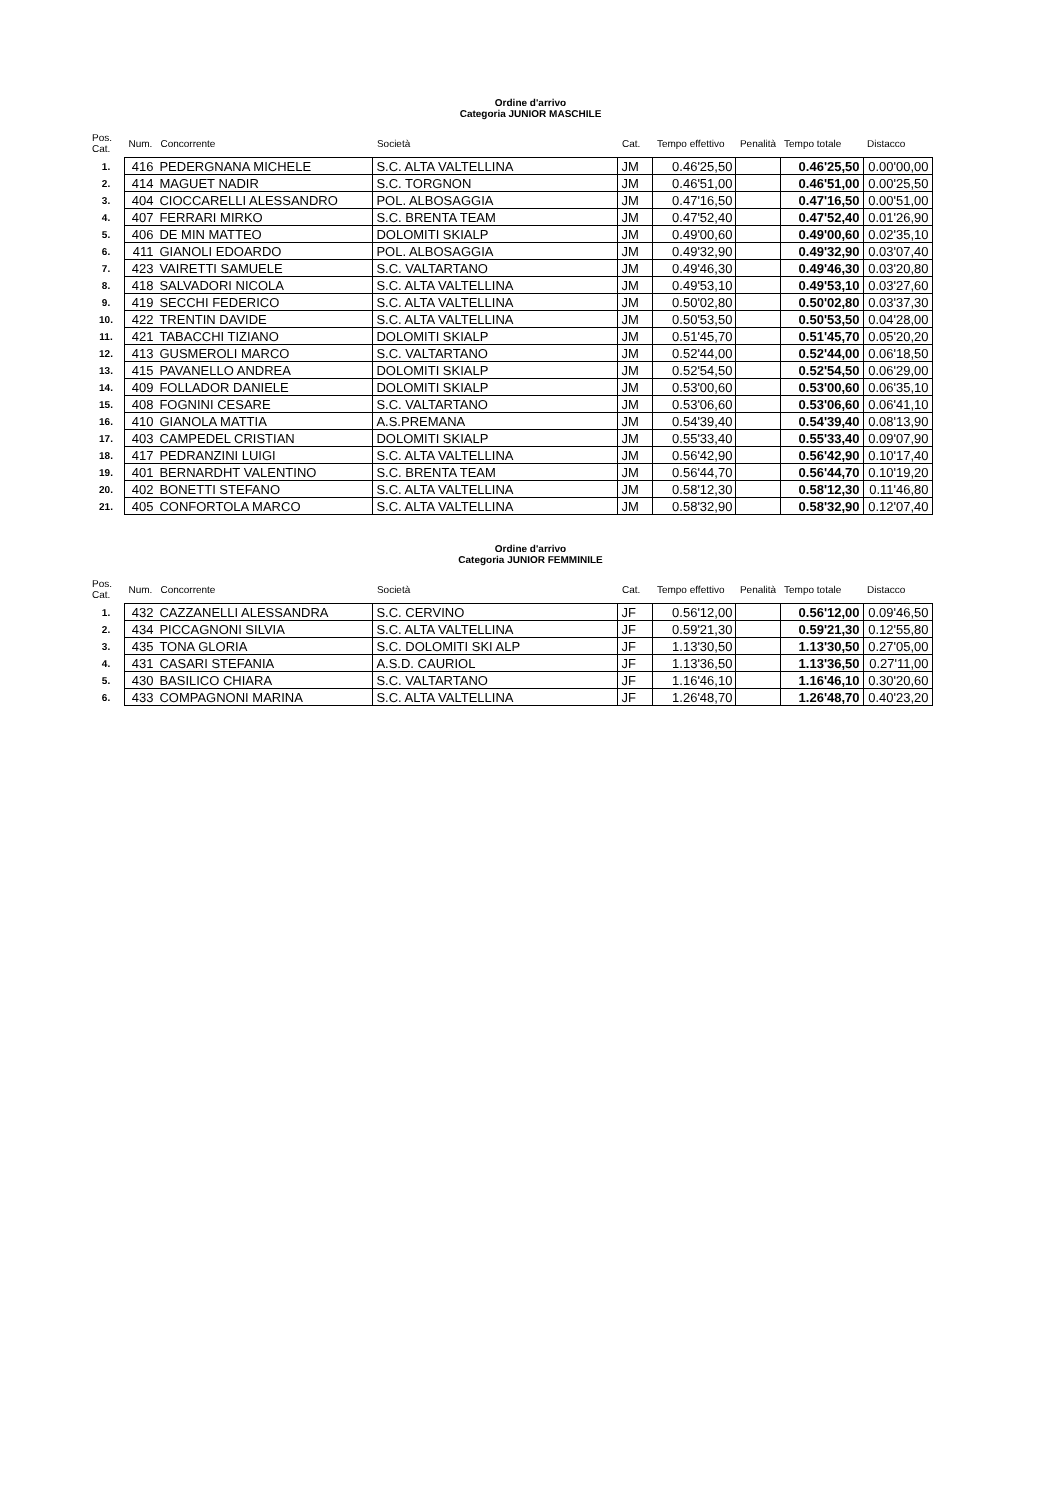Ordine d'arrivo
Categoria JUNIOR MASCHILE
| Pos. Cat. | Num. | Concorrente | Società | Cat. | Tempo effettivo | Penalità | Tempo totale | Distacco |
| --- | --- | --- | --- | --- | --- | --- | --- | --- |
| 1. | 416 | PEDERGNANA MICHELE | S.C. ALTA VALTELLINA | JM | 0.46'25,50 | | 0.46'25,50 | 0.00'00,00 |
| 2. | 414 | MAGUET NADIR | S.C. TORGNON | JM | 0.46'51,00 | | 0.46'51,00 | 0.00'25,50 |
| 3. | 404 | CIOCCARELLI ALESSANDRO | POL. ALBOSAGGIA | JM | 0.47'16,50 | | 0.47'16,50 | 0.00'51,00 |
| 4. | 407 | FERRARI MIRKO | S.C. BRENTA TEAM | JM | 0.47'52,40 | | 0.47'52,40 | 0.01'26,90 |
| 5. | 406 | DE MIN MATTEO | DOLOMITI SKIALP | JM | 0.49'00,60 | | 0.49'00,60 | 0.02'35,10 |
| 6. | 411 | GIANOLI EDOARDO | POL. ALBOSAGGIA | JM | 0.49'32,90 | | 0.49'32,90 | 0.03'07,40 |
| 7. | 423 | VAIRETTI SAMUELE | S.C. VALTARTANO | JM | 0.49'46,30 | | 0.49'46,30 | 0.03'20,80 |
| 8. | 418 | SALVADORI NICOLA | S.C. ALTA VALTELLINA | JM | 0.49'53,10 | | 0.49'53,10 | 0.03'27,60 |
| 9. | 419 | SECCHI FEDERICO | S.C. ALTA VALTELLINA | JM | 0.50'02,80 | | 0.50'02,80 | 0.03'37,30 |
| 10. | 422 | TRENTIN DAVIDE | S.C. ALTA VALTELLINA | JM | 0.50'53,50 | | 0.50'53,50 | 0.04'28,00 |
| 11. | 421 | TABACCHI TIZIANO | DOLOMITI SKIALP | JM | 0.51'45,70 | | 0.51'45,70 | 0.05'20,20 |
| 12. | 413 | GUSMEROLI MARCO | S.C. VALTARTANO | JM | 0.52'44,00 | | 0.52'44,00 | 0.06'18,50 |
| 13. | 415 | PAVANELLO ANDREA | DOLOMITI SKIALP | JM | 0.52'54,50 | | 0.52'54,50 | 0.06'29,00 |
| 14. | 409 | FOLLADOR DANIELE | DOLOMITI SKIALP | JM | 0.53'00,60 | | 0.53'00,60 | 0.06'35,10 |
| 15. | 408 | FOGNINI CESARE | S.C. VALTARTANO | JM | 0.53'06,60 | | 0.53'06,60 | 0.06'41,10 |
| 16. | 410 | GIANOLA MATTIA | A.S.PREMANA | JM | 0.54'39,40 | | 0.54'39,40 | 0.08'13,90 |
| 17. | 403 | CAMPEDEL CRISTIAN | DOLOMITI SKIALP | JM | 0.55'33,40 | | 0.55'33,40 | 0.09'07,90 |
| 18. | 417 | PEDRANZINI LUIGI | S.C. ALTA VALTELLINA | JM | 0.56'42,90 | | 0.56'42,90 | 0.10'17,40 |
| 19. | 401 | BERNARDHT VALENTINO | S.C. BRENTA TEAM | JM | 0.56'44,70 | | 0.56'44,70 | 0.10'19,20 |
| 20. | 402 | BONETTI STEFANO | S.C. ALTA VALTELLINA | JM | 0.58'12,30 | | 0.58'12,30 | 0.11'46,80 |
| 21. | 405 | CONFORTOLA MARCO | S.C. ALTA VALTELLINA | JM | 0.58'32,90 | | 0.58'32,90 | 0.12'07,40 |
Ordine d'arrivo
Categoria JUNIOR FEMMINILE
| Pos. Cat. | Num. | Concorrente | Società | Cat. | Tempo effettivo | Penalità | Tempo totale | Distacco |
| --- | --- | --- | --- | --- | --- | --- | --- | --- |
| 1. | 432 | CAZZANELLI ALESSANDRA | S.C. CERVINO | JF | 0.56'12,00 | | 0.56'12,00 | 0.09'46,50 |
| 2. | 434 | PICCAGNONI SILVIA | S.C. ALTA VALTELLINA | JF | 0.59'21,30 | | 0.59'21,30 | 0.12'55,80 |
| 3. | 435 | TONA GLORIA | S.C. DOLOMITI SKI ALP | JF | 1.13'30,50 | | 1.13'30,50 | 0.27'05,00 |
| 4. | 431 | CASARI STEFANIA | A.S.D. CAURIOL | JF | 1.13'36,50 | | 1.13'36,50 | 0.27'11,00 |
| 5. | 430 | BASILICO CHIARA | S.C. VALTARTANO | JF | 1.16'46,10 | | 1.16'46,10 | 0.30'20,60 |
| 6. | 433 | COMPAGNONI MARINA | S.C. ALTA VALTELLINA | JF | 1.26'48,70 | | 1.26'48,70 | 0.40'23,20 |